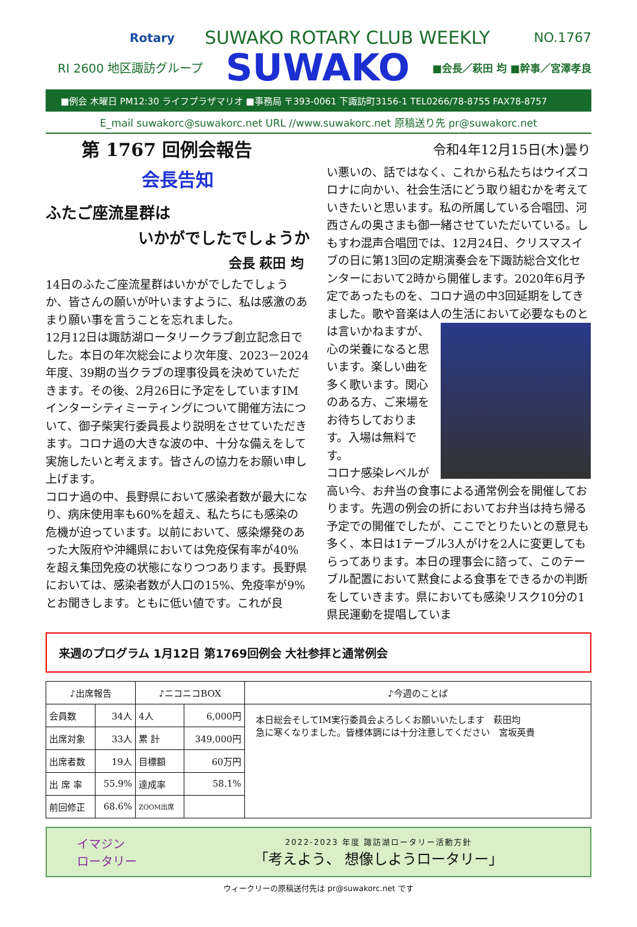Rotary SUWAKO ROTARY CLUB WEEKLY NO.1767
RI 2600 地区諏訪グループ SUWAKO ■会長／萩田 均 ■幹事／宮澤孝良
■例会 木曜日 PM12:30 ライフプラザマリオ ■事務局 〒393-0061 下諏訪町3156-1 TEL0266/78-8755 FAX78-8757
E_mail suwakorc@suwakorc.net URL //www.suwakorc.net 原稿送り先 pr@suwakorc.net
第 1767 回例会報告
会長告知
ふたご座流星群は
いかがでしたでしょうか
会長 萩田 均
14日のふたご座流星群はいかがでしたでしょうか、皆さんの願いが叶いますように、私は感激のあまり願い事を言うことを忘れました。
12月12日は諏訪湖ロータリークラブ創立記念日でした。本日の年次総会により次年度、2023－2024年度、39期の当クラブの理事役員を決めていただきます。その後、2月26日に予定をしていますIMインターシティミーティングについて開催方法について、御子柴実行委員長より説明をさせていただきます。コロナ過の大きな波の中、十分な備えをして実施したいと考えます。皆さんの協力をお願い申し上げます。
コロナ過の中、長野県において感染者数が最大になり、病床使用率も60%を超え、私たちにも感染の危機が迫っています。以前において、感染爆発のあった大阪府や沖縄県においては免疫保有率が40%を超え集団免疫の状態になりつつあります。長野県においては、感染者数が人口の15%、免疫率が9%とお聞きします。ともに低い値です。これが良
令和4年12月15日(木)曇り
い悪いの、話ではなく、これから私たちはウイズコロナに向かい、社会生活にどう取り組むかを考えていきたいと思います。私の所属している合唱団、河西さんの奥さまも御一緒させていただいている。しもすわ混声合唱団では、12月24日、クリスマスイブの日に第13回の定期演奏会を下諏訪総合文化センターにおいて2時から開催します。2020年6月予定であったものを、コロナ過の中3回延期をしてきました。歌や音楽は人の生活において必要なものとは 言いかねますが、心の栄養になると思います。楽しい曲を多く歌います。関心のある方、ご来場をお待ちしております。入場は無料です。
コロナ感染レベルが高い今、お弁当の食事による通常例会を開催しております。先週の例会の折においてお弁当は持ち帰る予定での開催でしたが、ここでとりたいとの意見も多く、本日は1テーブル3人がけを2人に変更してもらってあります。本日の理事会に諮って、このテーブル配置において黙食による食事をできるかの判断をしていきます。県においても感染リスク10分の1県民運動を提唱していま
来週のプログラム 1月12日 第1769回例会 大社参拝と通常例会
| ♪出席報告 | | ♪ニコニコBOX | | ♪今週のことば |
| --- | --- | --- | --- | --- |
| 会員数 | 34人 | 4人 | 6,000円 | 本日総会そしてIM実行委員会よろしくお願いいたします 萩田均 急に寒くなりました。皆様体調には十分注意してください 宮坂英貴 |
| 出席対象 | 33人 | 累 計 | 349,000円 | |
| 出席者数 | 19人 | 目標額 | 60万円 | |
| 出 席 率 | 55.9% | 達成率 | 58.1% | |
| 前回修正 | 68.6% | ZOOM出席 | | |
イマジン
ロータリー
2022-2023 年度 諏訪湖ロータリー活動方針
「考えよう、 想像しようロータリー」
ウィークリーの原稿送付先は pr@suwakorc.net です